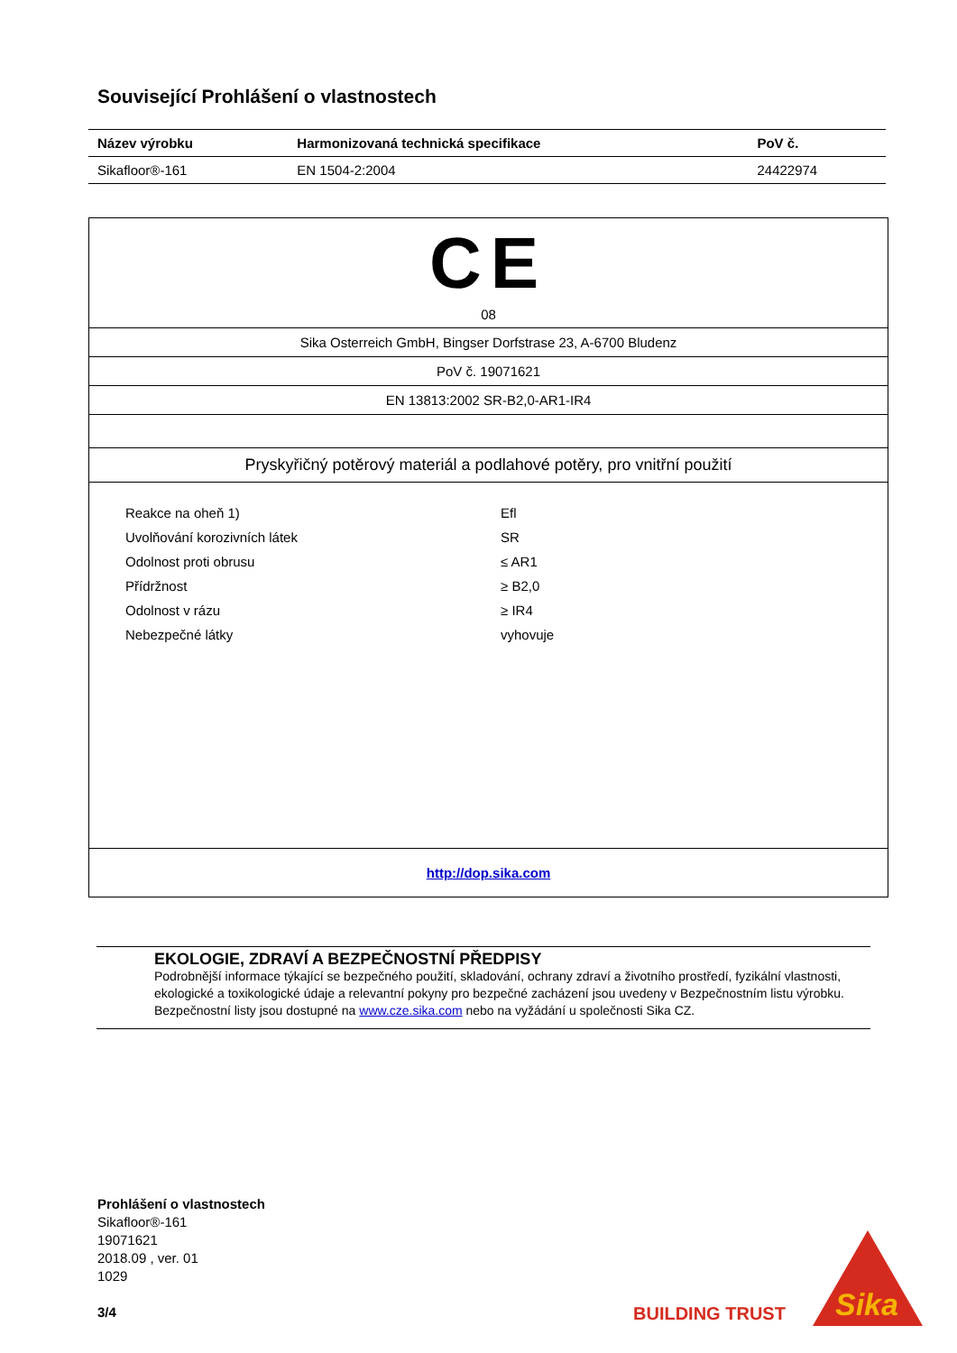Související Prohlášení o vlastnostech
| Název výrobku | Harmonizovaná technická specifikace | PoV č. |
| --- | --- | --- |
| Sikafloor®-161 | EN 1504-2:2004 | 24422974 |
CE
08
Sika Osterreich GmbH, Bingser Dorfstrase 23, A-6700 Bludenz
PoV č. 19071621
EN 13813:2002 SR-B2,0-AR1-IR4
Pryskyřičný potěrový materiál a podlahové potěry, pro vnitřní použití
| Reakce na oheň 1) | Efl |
| Uvolňování korozivních látek | SR |
| Odolnost proti obrusu | ≤ AR1 |
| Přídržnost | ≥ B2,0 |
| Odolnost v rázu | ≥ IR4 |
| Nebezpečné látky | vyhovuje |
http://dop.sika.com
EKOLOGIE, ZDRAVÍ A BEZPEČNOSTNÍ PŘEDPISY
Podrobnější informace týkající se bezpečného použití, skladování, ochrany zdraví a životního prostředí, fyzikální vlastnosti, ekologické a toxikologické údaje a relevantní pokyny pro bezpečné zacházení jsou uvedeny v Bezpečnostním listu výrobku. Bezpečnostní listy jsou dostupné na www.cze.sika.com nebo na vyžádání u společnosti Sika CZ.
Prohlášení o vlastnostech
Sikafloor®-161
19071621
2018.09 , ver. 01
1029
3/4
BUILDING TRUST
Sika